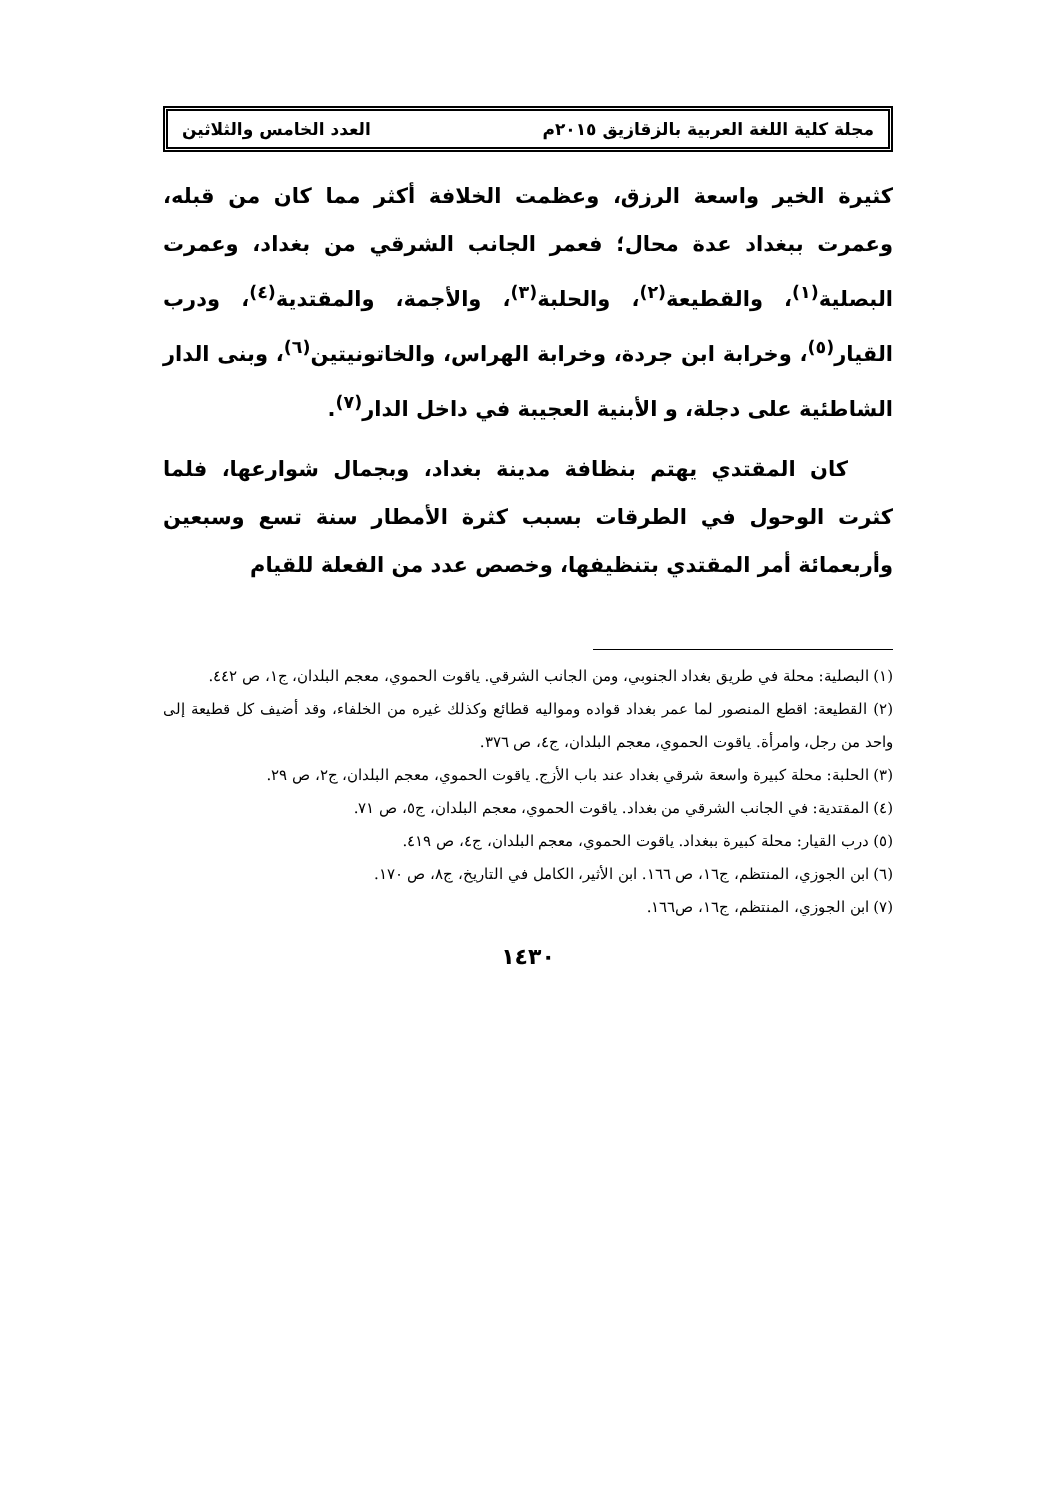مجلة كلية اللغة العربية بالزقازيق ٢٠١٥م العدد الخامس والثلاثين
كثيرة الخير واسعة الرزق، وعظمت الخلافة أكثر مما كان من قبله، وعمرت ببغداد عدة محال؛ فعمر الجانب الشرقي من بغداد، وعمرت البصلية<sup>(١)</sup>، والقطيعة<sup>(٢)</sup>، والحلبة<sup>(٣)</sup>، والأجمة، والمقتدية<sup>(٤)</sup>، ودرب القيار<sup>(٥)</sup>، وخرابة ابن جردة، وخرابة الهراس، والخاتونيتين<sup>(٦)</sup>، وبنى الدار الشاطئية على دجلة، و الأبنية العجيبة في داخل الدار<sup>(٧)</sup>.
كان المقتدي يهتم بنظافة مدينة بغداد، وبجمال شوارعها، فلما كثرت الوحول في الطرقات بسبب كثرة الأمطار سنة تسع وسبعين وأربعمائة أمر المقتدي بتنظيفها، وخصص عدد من الفعلة للقيام
(١) البصلية: محلة في طريق بغداد الجنوبي، ومن الجانب الشرقي. ياقوت الحموي، معجم البلدان، ج١، ص ٤٤٢.
(٢) القطيعة: اقطع المنصور لما عمر بغداد قواده ومواليه قطائع وكذلك غيره من الخلفاء، وقد أضيف كل قطيعة إلى واحد من رجل، وامرأة. ياقوت الحموي، معجم البلدان، ج٤، ص ٣٧٦.
(٣) الحلبة: محلة كبيرة واسعة شرقي بغداد عند باب الأزج. ياقوت الحموي، معجم البلدان، ج٢، ص ٢٩.
(٤) المقتدية: في الجانب الشرقي من بغداد. ياقوت الحموي، معجم البلدان، ج٥، ص ٧١.
(٥) درب القيار: محلة كبيرة ببغداد. ياقوت الحموي، معجم البلدان، ج٤، ص ٤١٩.
(٦) ابن الجوزي، المنتظم، ج١٦، ص ١٦٦. ابن الأثير، الكامل في التاريخ، ج٨، ص ١٧٠.
(٧) ابن الجوزي، المنتظم، ج١٦، ص١٦٦.
١٤٣٠